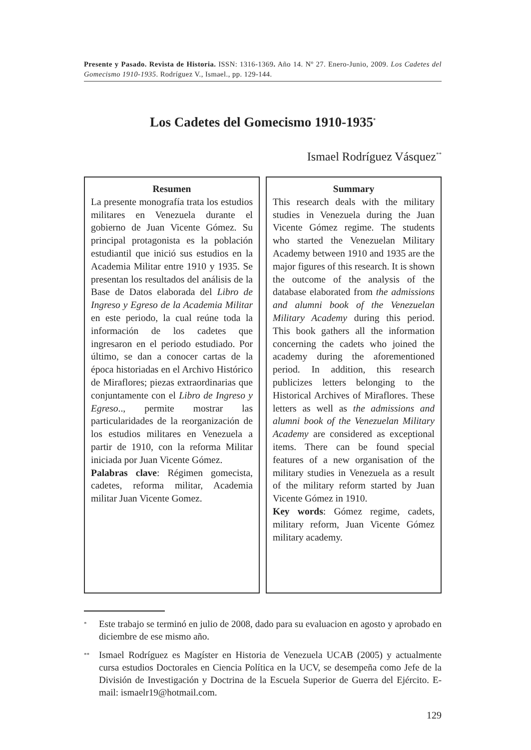Presente y Pasado. Revista de Historia. ISSN: 1316-1369. Año 14. Nº 27. Enero-Junio, 2009. Los Cadetes del Gomecismo 1910-1935. Rodríguez V., Ismael., pp. 129-144.
Los Cadetes del Gomecismo 1910-1935<sup>*</sup>
Ismael Rodríguez Vásquez<sup>**</sup>
Resumen
La presente monografía trata los estudios militares en Venezuela durante el gobierno de Juan Vicente Gómez. Su principal protagonista es la población estudiantil que inició sus estudios en la Academia Militar entre 1910 y 1935. Se presentan los resultados del análisis de la Base de Datos elaborada del Libro de Ingreso y Egreso de la Academia Militar en este periodo, la cual reúne toda la información de los cadetes que ingresaron en el periodo estudiado. Por último, se dan a conocer cartas de la época historiadas en el Archivo Histórico de Miraflores; piezas extraordinarias que conjuntamente con el Libro de Ingreso y Egreso.., permite mostrar las particularidades de la reorganización de los estudios militares en Venezuela a partir de 1910, con la reforma Militar iniciada por Juan Vicente Gómez.
Palabras clave: Régimen gomecista, cadetes, reforma militar, Academia militar Juan Vicente Gomez.
Summary
This research deals with the military studies in Venezuela during the Juan Vicente Gómez regime. The students who started the Venezuelan Military Academy between 1910 and 1935 are the major figures of this research. It is shown the outcome of the analysis of the database elaborated from the admissions and alumni book of the Venezuelan Military Academy during this period. This book gathers all the information concerning the cadets who joined the academy during the aforementioned period. In addition, this research publicizes letters belonging to the Historical Archives of Miraflores. These letters as well as the admissions and alumni book of the Venezuelan Military Academy are considered as exceptional items. There can be found special features of a new organisation of the military studies in Venezuela as a result of the military reform started by Juan Vicente Gómez in 1910.
Key words: Gómez regime, cadets, military reform, Juan Vicente Gómez military academy.
<sup>*</sup>
Este trabajo se terminó en julio de 2008, dado para su evaluacion en agosto y aprobado en diciembre de ese mismo año.
<sup>**</sup>
Ismael Rodríguez es Magíster en Historia de Venezuela UCAB (2005) y actualmente cursa estudios Doctorales en Ciencia Política en la UCV, se desempeña como Jefe de la División de Investigación y Doctrina de la Escuela Superior de Guerra del Ejército. E-mail: ismaelr19@hotmail.com.
129